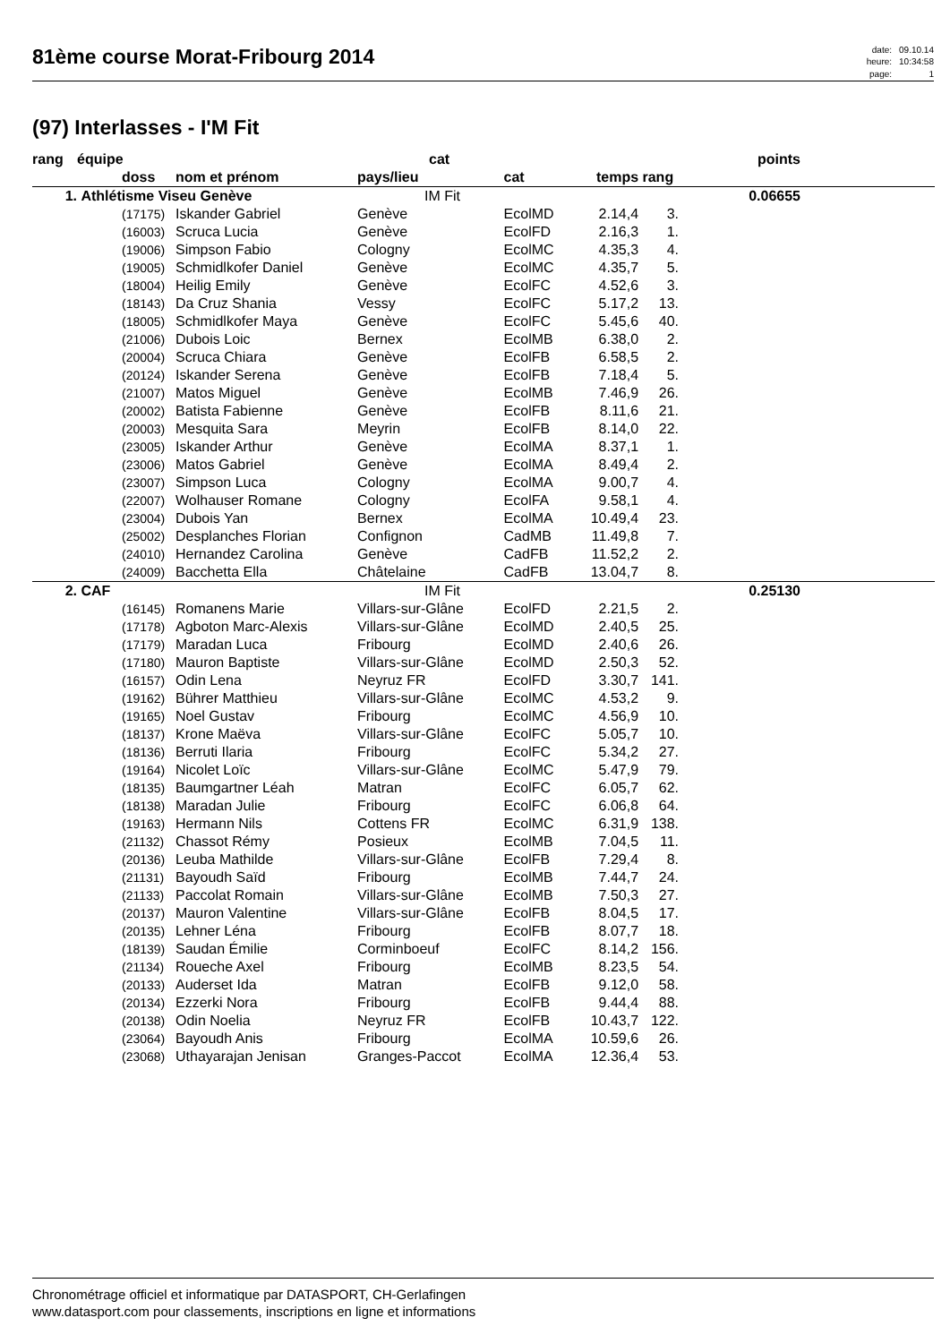81ème course Morat-Fribourg 2014
date: 09.10.14 heure: 10:34:58 page: 1
(97) Interlasses - I'M Fit
| rang | équipe | | cat | | | | points |
| --- | --- | --- | --- | --- | --- | --- | --- |
| | doss | nom et prénom | pays/lieu | cat | temps | rang | |
| 1. | Athlétisme Viseu Genève | | IM Fit | | | | 0.06655 |
| | (17175) | Iskander Gabriel | Genève | EcolMD | 2.14,4 | 3. | |
| | (16003) | Scruca Lucia | Genève | EcolFD | 2.16,3 | 1. | |
| | (19006) | Simpson Fabio | Cologny | EcolMC | 4.35,3 | 4. | |
| | (19005) | Schmidlkofer Daniel | Genève | EcolMC | 4.35,7 | 5. | |
| | (18004) | Heilig Emily | Genève | EcolFC | 4.52,6 | 3. | |
| | (18143) | Da Cruz Shania | Vessy | EcolFC | 5.17,2 | 13. | |
| | (18005) | Schmidlkofer Maya | Genève | EcolFC | 5.45,6 | 40. | |
| | (21006) | Dubois Loic | Bernex | EcolMB | 6.38,0 | 2. | |
| | (20004) | Scruca Chiara | Genève | EcolFB | 6.58,5 | 2. | |
| | (20124) | Iskander Serena | Genève | EcolFB | 7.18,4 | 5. | |
| | (21007) | Matos Miguel | Genève | EcolMB | 7.46,9 | 26. | |
| | (20002) | Batista Fabienne | Genève | EcolFB | 8.11,6 | 21. | |
| | (20003) | Mesquita Sara | Meyrin | EcolFB | 8.14,0 | 22. | |
| | (23005) | Iskander Arthur | Genève | EcolMA | 8.37,1 | 1. | |
| | (23006) | Matos Gabriel | Genève | EcolMA | 8.49,4 | 2. | |
| | (23007) | Simpson Luca | Cologny | EcolMA | 9.00,7 | 4. | |
| | (22007) | Wolhauser Romane | Cologny | EcolFA | 9.58,1 | 4. | |
| | (23004) | Dubois Yan | Bernex | EcolMA | 10.49,4 | 23. | |
| | (25002) | Desplanches Florian | Confignon | CadMB | 11.49,8 | 7. | |
| | (24010) | Hernandez Carolina | Genève | CadFB | 11.52,2 | 2. | |
| | (24009) | Bacchetta Ella | Châtelaine | CadFB | 13.04,7 | 8. | |
| 2. | CAF | | IM Fit | | | | 0.25130 |
| | (16145) | Romanens Marie | Villars-sur-Glâne | EcolFD | 2.21,5 | 2. | |
| | (17178) | Agboton Marc-Alexis | Villars-sur-Glâne | EcolMD | 2.40,5 | 25. | |
| | (17179) | Maradan Luca | Fribourg | EcolMD | 2.40,6 | 26. | |
| | (17180) | Mauron Baptiste | Villars-sur-Glâne | EcolMD | 2.50,3 | 52. | |
| | (16157) | Odin Lena | Neyruz FR | EcolFD | 3.30,7 | 141. | |
| | (19162) | Bührer Matthieu | Villars-sur-Glâne | EcolMC | 4.53,2 | 9. | |
| | (19165) | Noel Gustav | Fribourg | EcolMC | 4.56,9 | 10. | |
| | (18137) | Krone Maëva | Villars-sur-Glâne | EcolFC | 5.05,7 | 10. | |
| | (18136) | Berruti Ilaria | Fribourg | EcolFC | 5.34,2 | 27. | |
| | (19164) | Nicolet Loïc | Villars-sur-Glâne | EcolMC | 5.47,9 | 79. | |
| | (18135) | Baumgartner Léah | Matran | EcolFC | 6.05,7 | 62. | |
| | (18138) | Maradan Julie | Fribourg | EcolFC | 6.06,8 | 64. | |
| | (19163) | Hermann Nils | Cottens FR | EcolMC | 6.31,9 | 138. | |
| | (21132) | Chassot Rémy | Posieux | EcolMB | 7.04,5 | 11. | |
| | (20136) | Leuba Mathilde | Villars-sur-Glâne | EcolFB | 7.29,4 | 8. | |
| | (21131) | Bayoudh Saïd | Fribourg | EcolMB | 7.44,7 | 24. | |
| | (21133) | Paccolat Romain | Villars-sur-Glâne | EcolMB | 7.50,3 | 27. | |
| | (20137) | Mauron Valentine | Villars-sur-Glâne | EcolFB | 8.04,5 | 17. | |
| | (20135) | Lehner Léna | Fribourg | EcolFB | 8.07,7 | 18. | |
| | (18139) | Saudan Émilie | Corminboeuf | EcolFC | 8.14,2 | 156. | |
| | (21134) | Roueche Axel | Fribourg | EcolMB | 8.23,5 | 54. | |
| | (20133) | Auderset Ida | Matran | EcolFB | 9.12,0 | 58. | |
| | (20134) | Ezzerki Nora | Fribourg | EcolFB | 9.44,4 | 88. | |
| | (20138) | Odin Noelia | Neyruz FR | EcolFB | 10.43,7 | 122. | |
| | (23064) | Bayoudh Anis | Fribourg | EcolMA | 10.59,6 | 26. | |
| | (23068) | Uthayarajan Jenisan | Granges-Paccot | EcolMA | 12.36,4 | 53. | |
Chronométrage officiel et informatique par DATASPORT, CH-Gerlafingen
www.datasport.com pour classements, inscriptions en ligne et informations